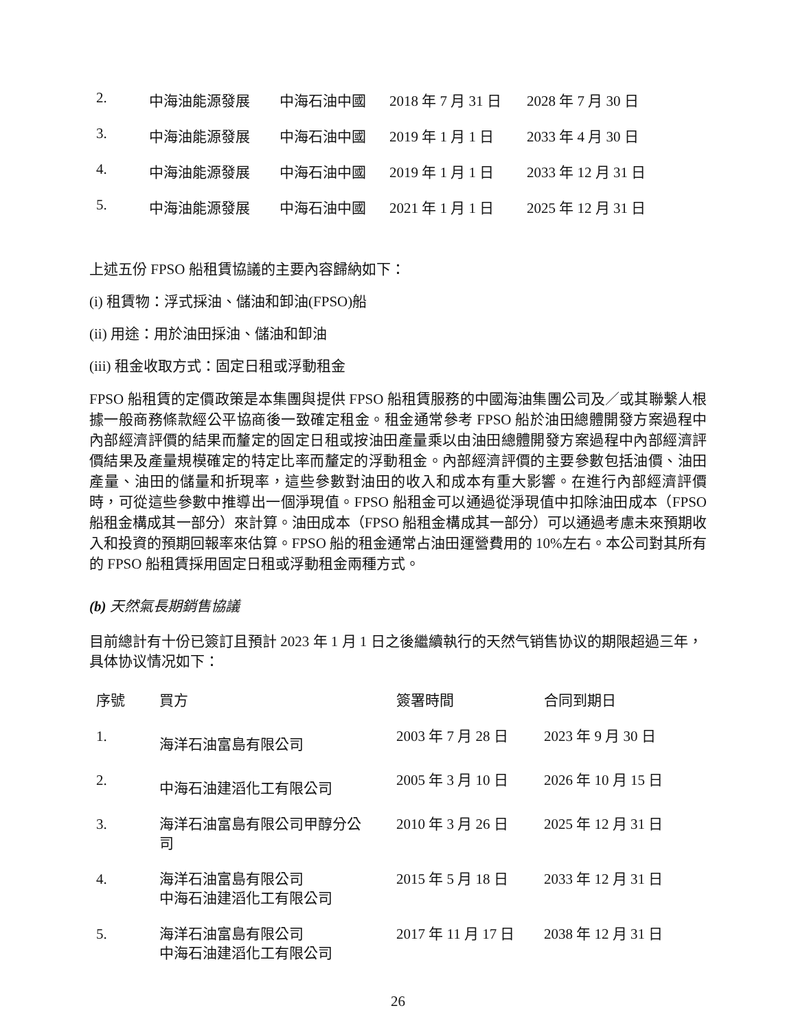| 2. | 中海油能源發展 | 中海石油中國 | 2018 年 7 月 31 日 | 2028 年 7 月 30 日 |
| 3. | 中海油能源發展 | 中海石油中國 | 2019 年 1 月 1 日 | 2033 年 4 月 30 日 |
| 4. | 中海油能源發展 | 中海石油中國 | 2019 年 1 月 1 日 | 2033 年 12 月 31 日 |
| 5. | 中海油能源發展 | 中海石油中國 | 2021 年 1 月 1 日 | 2025 年 12 月 31 日 |
上述五份 FPSO 船租賃協議的主要內容歸納如下：
(i) 租賃物：浮式採油、儲油和卸油(FPSO)船
(ii) 用途：用於油田採油、儲油和卸油
(iii) 租金收取方式：固定日租或浮動租金
FPSO 船租賃的定價政策是本集團與提供 FPSO 船租賃服務的中國海油集團公司及／或其聯繫人根據一般商務條款經公平協商後一致確定租金。租金通常參考 FPSO 船於油田總體開發方案過程中內部經濟評價的結果而釐定的固定日租或按油田產量乘以由油田總體開發方案過程中內部經濟評價結果及產量規模確定的特定比率而釐定的浮動租金。內部經濟評價的主要參數包括油價、油田產量、油田的儲量和折現率，這些參數對油田的收入和成本有重大影響。在進行內部經濟評價時，可從這些參數中推導出一個淨現值。FPSO 船租金可以通過從淨現值中扣除油田成本（FPSO 船租金構成其一部分）來計算。油田成本（FPSO 船租金構成其一部分）可以通過考慮未來預期收入和投資的預期回報率來估算。FPSO 船的租金通常占油田運營費用的 10%左右。本公司對其所有的 FPSO 船租賃採用固定日租或浮動租金兩種方式。
(b) 天然氣長期銷售協議
目前總計有十份已簽訂且預計 2023 年 1 月 1 日之後繼續執行的天然气销售协议的期限超過三年，具体协议情况如下：
| 序號 | 買方 | 簽署時間 | 合同到期日 |
| --- | --- | --- | --- |
| 1. | 海洋石油富島有限公司 | 2003 年 7 月 28 日 | 2023 年 9 月 30 日 |
| 2. | 中海石油建滔化工有限公司 | 2005 年 3 月 10 日 | 2026 年 10 月 15 日 |
| 3. | 海洋石油富島有限公司甲醇分公 司 | 2010 年 3 月 26 日 | 2025 年 12 月 31 日 |
| 4. | 海洋石油富島有限公司 中海石油建滔化工有限公司 | 2015 年 5 月 18 日 | 2033 年 12 月 31 日 |
| 5. | 海洋石油富島有限公司 中海石油建滔化工有限公司 | 2017 年 11 月 17 日 | 2038 年 12 月 31 日 |
26